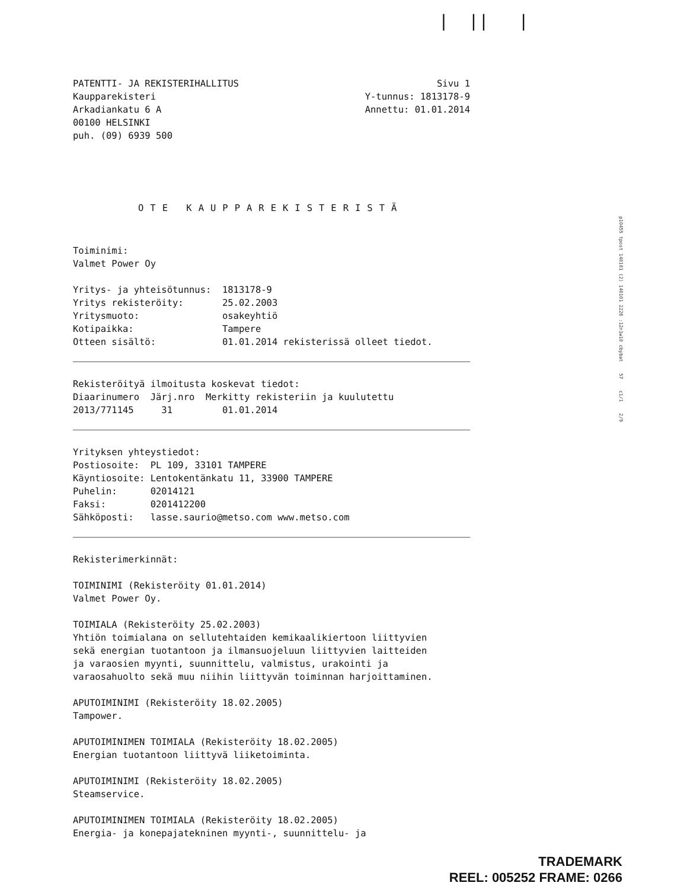| || |
PATENTTI- JA REKISTERIHALLITUS
Kaupparekisteri
Arkadiankatu 6 A
00100 HELSINKI
puh. (09) 6939 500
Sivu 1
Y-tunnus: 1813178-9
Annettu: 01.01.2014
OTE KAUPPAREKISTERISTÄ
Toiminimi: Valmet Power Oy
Yritys- ja yhteisötunnus: 1813178-9 Yritys rekisteröity: 25.02.2003 Yritysmuoto: osakeyhtiö Kotipaikka: Tampere Otteen sisältö: 01.01.2014 rekisterissä olleet tiedot.
Rekisteröityä ilmoitusta koskevat tiedot: Diaarinumero Järj.nro Merkitty rekisteriin ja kuulutettu 2013/771145 31 01.01.2014
Yrityksen yhteystiedot: Postiosoite: PL 109, 33101 TAMPERE Käyntiosoite: Lentokentänkatu 11, 33900 TAMPERE Puhelin: 02014121 Faksi: 0201412200 Sähköposti: lasse.saurio@metso.com www.metso.com
Rekisterimerkinnät:
TOIMINIMI (Rekisteröity 01.01.2014) Valmet Power Oy.
TOIMIALA (Rekisteröity 25.02.2003) Yhtiön toimialana on sellutehtaiden kemikaalikiertoon liittyvien sekä energian tuotantoon ja ilmansuojeluun liittyvien laitteiden ja varaosien myynti, suunnittelu, valmistus, urakointi ja varaosahuolto sekä muu niihin liittyvän toiminnan harjoittaminen.
APUTOIMINIMI (Rekisteröity 18.02.2005) Tampower.
APUTOIMINIMEN TOIMIALA (Rekisteröity 18.02.2005) Energian tuotantoon liittyvä liiketoiminta.
APUTOIMINIMI (Rekisteröity 18.02.2005) Steamservice.
APUTOIMINIMEN TOIMIALA (Rekisteröity 18.02.2005) Energia- ja konepajatekninen myynti-, suunnittelu- ja
p10455 tpost 140101 (2) 140101 2226 :12n1w10 cbybat 57 c1/1 2/9
TRADEMARK
REEL: 005252 FRAME: 0266